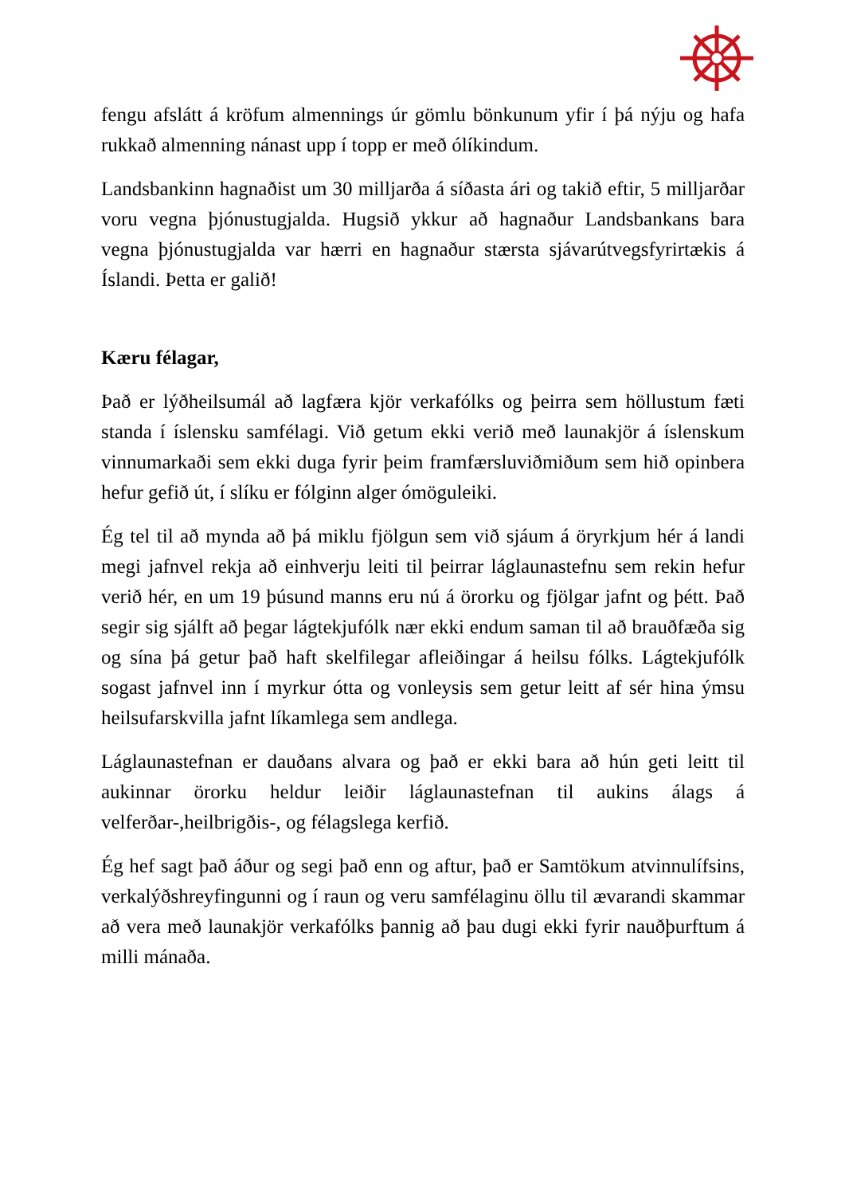fengu afslátt á kröfum almennings úr gömlu bönkunum yfir í þá nýju og hafa rukkað almenning nánast upp í topp er með ólíkindum.
Landsbankinn hagnaðist um 30 milljarða á síðasta ári og takið eftir, 5 milljarðar voru vegna þjónustugjalda. Hugsið ykkur að hagnaður Landsbankans bara vegna þjónustugjalda var hærri en hagnaður stærsta sjávarútvegsfyrirtækis á Íslandi. Þetta er galið!
Kæru félagar,
Það er lýðheilsumál að lagfæra kjör verkafólks og þeirra sem höllustum fæti standa í íslensku samfélagi. Við getum ekki verið með launakjör á íslenskum vinnumarkaði sem ekki duga fyrir þeim framfærsluviðmiðum sem hið opinbera hefur gefið út, í slíku er fólginn alger ómöguleiki.
Ég tel til að mynda að þá miklu fjölgun sem við sjáum á öryrkjum hér á landi megi jafnvel rekja að einhverju leiti til þeirrar láglaunastefnu sem rekin hefur verið hér, en um 19 þúsund manns eru nú á örorku og fjölgar jafnt og þétt. Það segir sig sjálft að þegar lágtekjufólk nær ekki endum saman til að brauðfæða sig og sína þá getur það haft skelfilegar afleiðingar á heilsu fólks. Lágtekjufólk sogast jafnvel inn í myrkur ótta og vonleysis sem getur leitt af sér hina ýmsu heilsufarskvilla jafnt líkamlega sem andlega.
Láglaunastefnan er dauðans alvara og það er ekki bara að hún geti leitt til aukinnar örorku heldur leiðir láglaunastefnan til aukins álags á velferðar-,heilbrigðis-, og félagslega kerfið.
Ég hef sagt það áður og segi það enn og aftur, það er Samtökum atvinnulífsins, verkalýðshreyfingunni og í raun og veru samfélaginu öllu til ævarandi skammar að vera með launakjör verkafólks þannig að þau dugi ekki fyrir nauðþurftum á milli mánaða.